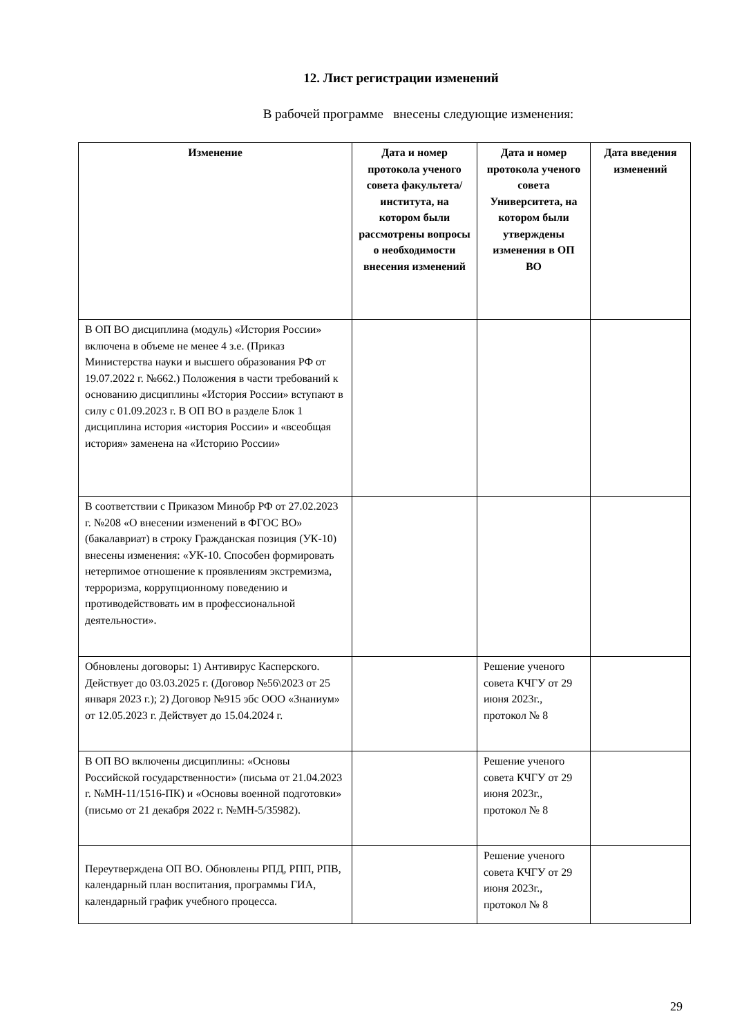12. Лист регистрации изменений
В рабочей программе внесены следующие изменения:
| Изменение | Дата и номер протокола ученого совета факультета/ института, на котором были рассмотрены вопросы о необходимости внесения изменений | Дата и номер протокола ученого совета Университета, на котором были утверждены изменения в ОП ВО | Дата введения изменений |
| --- | --- | --- | --- |
| В ОП ВО дисциплина (модуль) «История России» включена в объеме не менее 4 з.е. (Приказ Министерства науки и высшего образования РФ от 19.07.2022 г. №662.) Положения в части требований к основанию дисциплины «История России» вступают в силу с 01.09.2023 г. В ОП ВО в разделе Блок 1 дисциплина история «история России» и «всеобщая история» заменена на «Историю России» | | | |
| В соответствии с Приказом Минобр РФ от 27.02.2023 г. №208 «О внесении изменений в ФГОС ВО» (бакалавриат) в строку Гражданская позиция (УК-10) внесены изменения: «УК-10. Способен формировать нетерпимое отношение к проявлениям экстремизма, терроризма, коррупционному поведению и противодействовать им в профессиональной деятельности». | | | |
| Обновлены договоры: 1) Антивирус Касперского. Действует до 03.03.2025 г. (Договор №56\2023 от 25 января 2023 г.); 2) Договор №915 эбс ООО «Знаниум» от 12.05.2023 г. Действует до 15.04.2024 г. | | Решение ученого совета КЧГУ от 29 июня 2023г., протокол № 8 | |
| В ОП ВО включены дисциплины: «Основы Российской государственности» (письма от 21.04.2023 г. №МН-11/1516-ПК) и «Основы военной подготовки» (письмо от 21 декабря 2022 г. №МН-5/35982). | | Решение ученого совета КЧГУ от 29 июня 2023г., протокол № 8 | |
| Переутверждена ОП ВО. Обновлены РПД, РПП, РПВ, календарный план воспитания, программы ГИА, календарный график учебного процесса. | | Решение ученого совета КЧГУ от 29 июня 2023г., протокол № 8 | |
29